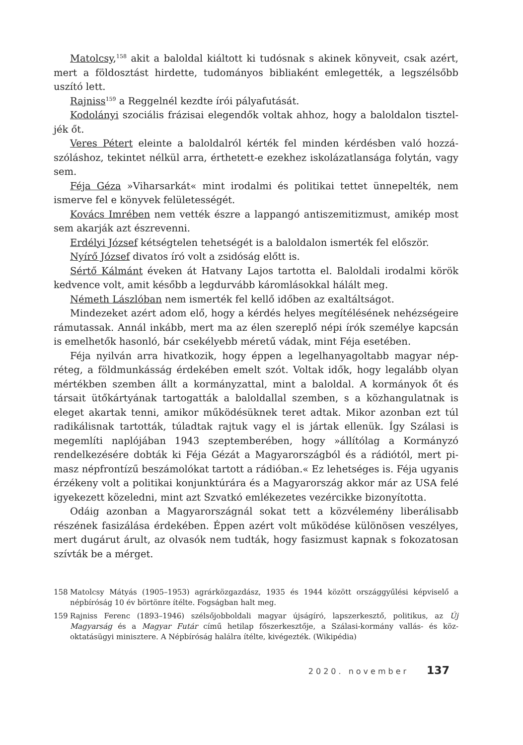Matolcsy,<sup>158</sup> akit a baloldal kiáltott ki tudósnak s akinek könyveit, csak azért, mert a földosztást hirdette, tudományos bibliaként emlegették, a legszélsőbb uszító lett.
Rajniss<sup>159</sup> a Reggelnél kezdte írói pályafutását.
Kodolányi szociális frázisai elegendők voltak ahhoz, hogy a baloldalon tisztel­jék őt.
Veres Pétert eleinte a baloldalról kérték fel minden kérdésben való hozzá­szóláshoz, tekintet nélkül arra, érthetett-e ezekhez iskolázatlansága folytán, vagy sem.
Féja Géza »Viharsarkát« mint irodalmi és politikai tettet ünnepelték, nem ismerve fel e könyvek felületességét.
Kovács Imrében nem vették észre a lappangó antiszemitizmust, amikép most sem akarják azt észrevenni.
Erdélyi József kétségtelen tehetségét is a baloldalon ismerték fel először.
Nyírő József divatos író volt a zsidóság előtt is.
Sértő Kálmánt éveken át Hatvany Lajos tartotta el. Baloldali irodalmi körök kedvence volt, amit később a legdurvább káromlásokkal hálált meg.
Németh Lászlóban nem ismerték fel kellő időben az exaltáltságot.
Mindezeket azért adom elő, hogy a kérdés helyes megítélésének nehézsé­geire rámutassak. Annál inkább, mert ma az élen szereplő népi írók személye kapcsán is emelhetők hasonló, bár csekélyebb méretű vádak, mint Féja esetében.
Féja nyilván arra hivatkozik, hogy éppen a legelhanyagoltabb magyar nép­réteg, a földmunkásság érdekében emelt szót. Voltak idők, hogy legalább olyan mértékben szemben állt a kormányzattal, mint a baloldal. A kormányok őt és társait ütőkártyának tartogatták a baloldallal szemben, s a közhangulatnak is eleget akartak tenni, amikor működésüknek teret adtak. Mikor azonban ezt túl radikálisnak tartották, túladtak rajtuk vagy el is jártak ellenük. Így Szálasi is megemlíti naplójában 1943 szeptemberében, hogy »állítólag a Kormányzó rendelkezésére dobták ki Féja Gézát a Magyarországból és a rádiótól, mert pi­masz népfrontízű beszámolókat tartott a rádióban.« Ez lehetséges is. Féja ugyanis érzékeny volt a politikai konjunktúrára és a Magyarország akkor már az USA felé igyekezett közeledni, mint azt Szvatkó emlékezetes vezércikke bizonyította.
Odáig azonban a Magyarországnál sokat tett a közvélemény liberálisabb részének fasizálása érdekében. Éppen azért volt működése különösen veszélyes, mert dugárut árult, az olvasók nem tudták, hogy fasizmust kapnak s fokoza­tosan szívták be a mérget.
158 Matolcsy Mátyás (1905–1953) agrárközgazdász, 1935 és 1944 között országgyűlési képviselő a népbíróság 10 év börtönre ítélte. Fogságban halt meg.
159 Rajniss Ferenc (1893–1946) szélsőjobboldali magyar újságíró, lapszerkesztő, politikus, az Új Magyarság és a Magyar Futár című hetilap főszerkesztője, a Szálasi-kormány vallás- és köz­oktatásügyi minisztere. A Népbíróság halálra ítélte, kivégezték. (Wikipédia)
2020. november 137